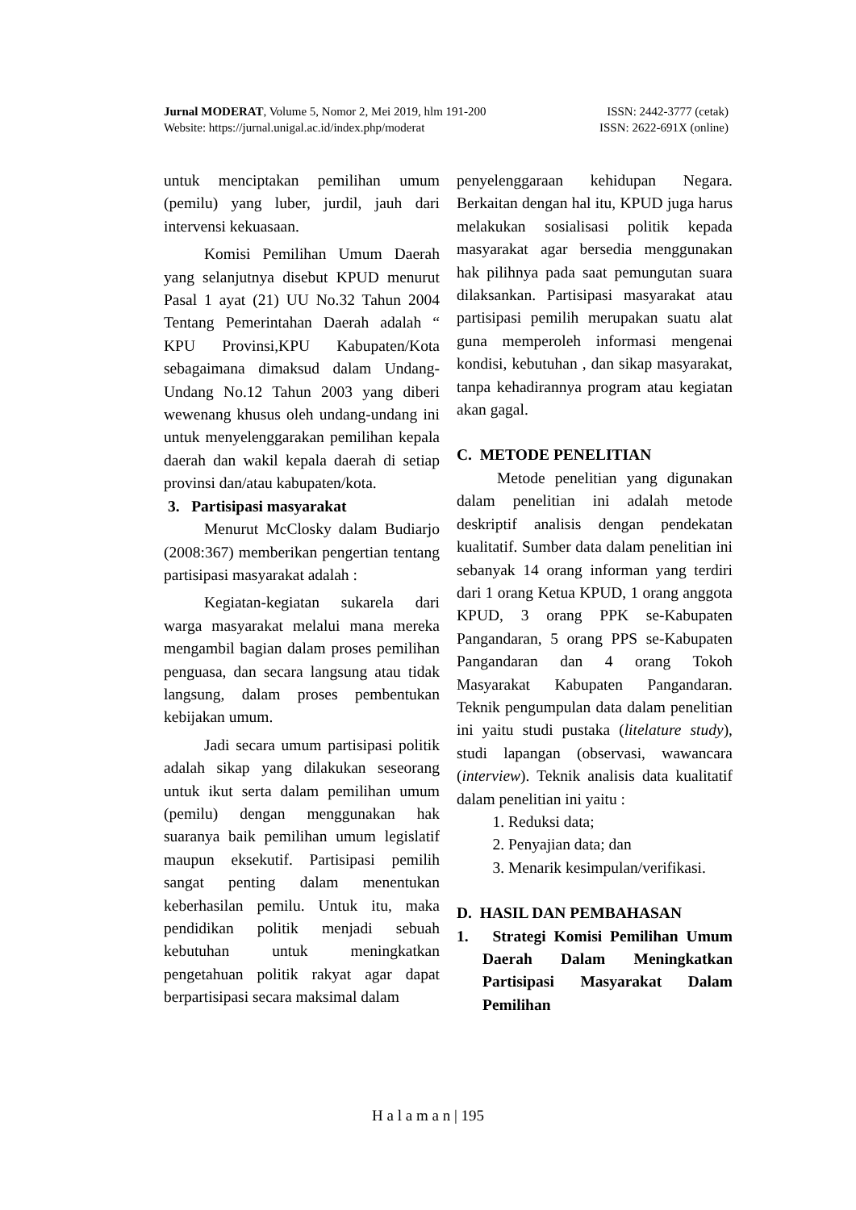Jurnal MODERAT, Volume 5, Nomor 2, Mei 2019, hlm 191-200 ISSN: 2442-3777 (cetak)
Website: https://jurnal.unigal.ac.id/index.php/moderat ISSN: 2622-691X (online)
untuk menciptakan pemilihan umum (pemilu) yang luber, jurdil, jauh dari intervensi kekuasaan.
Komisi Pemilihan Umum Daerah yang selanjutnya disebut KPUD menurut Pasal 1 ayat (21) UU No.32 Tahun 2004 Tentang Pemerintahan Daerah adalah “ KPU Provinsi,KPU Kabupaten/Kota sebagaimana dimaksud dalam Undang-Undang No.12 Tahun 2003 yang diberi wewenang khusus oleh undang-undang ini untuk menyelenggarakan pemilihan kepala daerah dan wakil kepala daerah di setiap provinsi dan/atau kabupaten/kota.
3. Partisipasi masyarakat
Menurut McClosky dalam Budiarjo (2008:367) memberikan pengertian tentang partisipasi masyarakat adalah :
Kegiatan-kegiatan sukarela dari warga masyarakat melalui mana mereka mengambil bagian dalam proses pemilihan penguasa, dan secara langsung atau tidak langsung, dalam proses pembentukan kebijakan umum.
Jadi secara umum partisipasi politik adalah sikap yang dilakukan seseorang untuk ikut serta dalam pemilihan umum (pemilu) dengan menggunakan hak suaranya baik pemilihan umum legislatif maupun eksekutif. Partisipasi pemilih sangat penting dalam menentukan keberhasilan pemilu. Untuk itu, maka pendidikan politik menjadi sebuah kebutuhan untuk meningkatkan pengetahuan politik rakyat agar dapat berpartisipasi secara maksimal dalam
penyelenggaraan kehidupan Negara. Berkaitan dengan hal itu, KPUD juga harus melakukan sosialisasi politik kepada masyarakat agar bersedia menggunakan hak pilihnya pada saat pemungutan suara dilaksankan. Partisipasi masyarakat atau partisipasi pemilih merupakan suatu alat guna memperoleh informasi mengenai kondisi, kebutuhan , dan sikap masyarakat, tanpa kehadirannya program atau kegiatan akan gagal.
C. METODE PENELITIAN
Metode penelitian yang digunakan dalam penelitian ini adalah metode deskriptif analisis dengan pendekatan kualitatif. Sumber data dalam penelitian ini sebanyak 14 orang informan yang terdiri dari 1 orang Ketua KPUD, 1 orang anggota KPUD, 3 orang PPK se-Kabupaten Pangandaran, 5 orang PPS se-Kabupaten Pangandaran dan 4 orang Tokoh Masyarakat Kabupaten Pangandaran. Teknik pengumpulan data dalam penelitian ini yaitu studi pustaka (litelature study), studi lapangan (observasi, wawancara (interview). Teknik analisis data kualitatif dalam penelitian ini yaitu :
1. Reduksi data;
2. Penyajian data; dan
3. Menarik kesimpulan/verifikasi.
D. HASIL DAN PEMBAHASAN
1. Strategi Komisi Pemilihan Umum Daerah Dalam Meningkatkan Partisipasi Masyarakat Dalam Pemilihan
H a l a m a n | 195